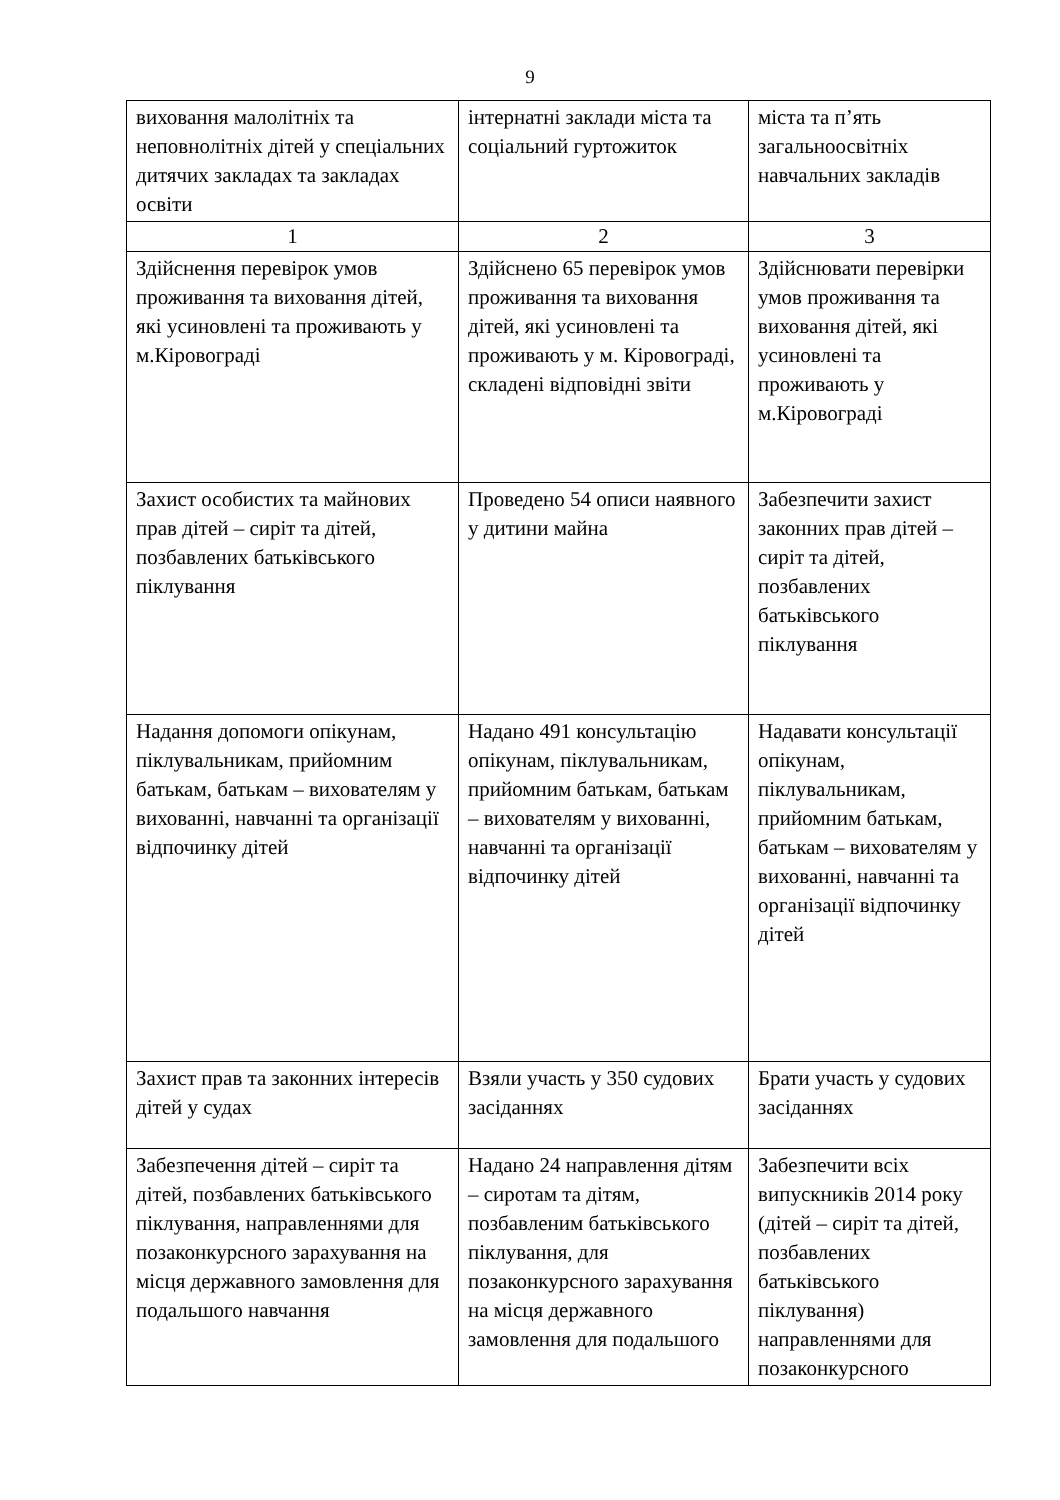9
| виховання малолітніх та неповнолітніх дітей у спеціальних дитячих закладах та закладах освіти | інтернатні заклади міста та соціальний гуртожиток | міста та п’ять загальноосвітніх навчальних закладів |
| 1 | 2 | 3 |
| Здійснення перевірок умов проживання та виховання дітей, які усиновлені та проживають у м.Кіровограді | Здійснено 65 перевірок умов проживання та виховання дітей, які усиновлені та проживають у м. Кіровограді, складені відповідні звіти | Здійснювати перевірки умов проживання та виховання дітей, які усиновлені та проживають у м.Кіровограді |
| Захист особистих та майнових прав дітей – сиріт та дітей, позбавлених батьківського піклування | Проведено 54 описи наявного у дитини майна | Забезпечити захист законних прав дітей – сиріт та дітей, позбавлених батьківського піклування |
| Надання допомоги опікунам, піклувальникам, прийомним батькам, батькам – вихователям у вихованні, навчанні та організації відпочинку дітей | Надано 491 консультацію опікунам, піклувальникам, прийомним батькам, батькам – вихователям у вихованні, навчанні та організації відпочинку дітей | Надавати консультації опікунам, піклувальникам, прийомним батькам, батькам – вихователям у вихованні, навчанні та організації відпочинку дітей |
| Захист прав та законних інтересів дітей у судах | Взяли участь у 350 судових засіданнях | Брати участь у судових засіданнях |
| Забезпечення дітей – сиріт та дітей, позбавлених батьківського піклування, направленнями для позаконкурсного зарахування на місця державного замовлення для подальшого навчання | Надано 24 направлення дітям – сиротам та дітям, позбавленим батьківського піклування, для позаконкурсного зарахування на місця державного замовлення для подальшого | Забезпечити всіх випускників 2014 року (дітей – сиріт та дітей, позбавлених батьківського піклування) направленнями для позаконкурсного |